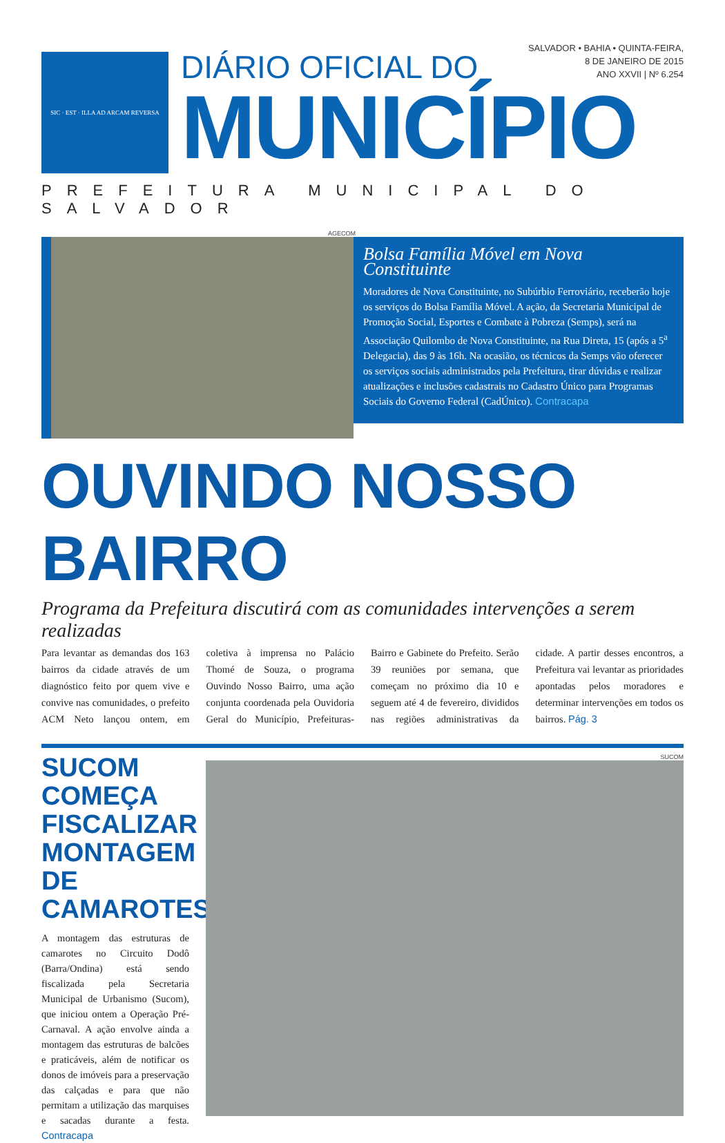SIC · EST · ILLA AD ARCAM REVERSA
SALVADOR • BAHIA • QUINTA-FEIRA,
8 DE JANEIRO DE 2015
ANO XXVII | Nº 6.254
DIÁRIO OFICIAL DO
MUNICÍPIO
PREFEITURA MUNICIPAL DO SALVADOR
AGECOM
Bolsa Família Móvel em Nova Constituinte
Moradores de Nova Constituinte, no Subúrbio Ferroviário, receberão hoje os serviços do Bolsa Família Móvel. A ação, da Secretaria Municipal de Promoção Social, Esportes e Combate à Pobreza (Semps), será na Associação Quilombo de Nova Constituinte, na Rua Direta, 15 (após a 5<sup>a</sup> Delegacia), das 9 às 16h. Na ocasião, os técnicos da Semps vão oferecer os serviços sociais administrados pela Prefeitura, tirar dúvidas e realizar atualizações e inclusões cadastrais no Cadastro Único para Programas Sociais do Governo Federal (CadÚnico). Contracapa
OUVINDO NOSSO BAIRRO
Programa da Prefeitura discutirá com as comunidades intervenções a serem realizadas
Para levantar as demandas dos 163 bairros da cidade através de um diagnóstico feito por quem vive e convive nas comunidades, o prefeito ACM Neto lançou ontem, em coletiva à imprensa no Palácio Thomé de Souza, o programa Ouvindo Nosso Bairro, uma ação conjunta coordenada pela Ouvidoria Geral do Município, Prefeituras-Bairro e Gabinete do Prefeito. Serão 39 reuniões por semana, que começam no próximo dia 10 e seguem até 4 de fevereiro, divididos nas regiões administrativas da cidade. A partir desses encontros, a Prefeitura vai levantar as prioridades apontadas pelos moradores e determinar intervenções em todos os bairros. Pág. 3
SUCOM COMEÇA FISCALIZAR MONTAGEM DE CAMAROTES
A montagem das estruturas de camarotes no Circuito Dodô (Barra/Ondina) está sendo fiscalizada pela Secretaria Municipal de Urbanismo (Sucom), que iniciou ontem a Operação Pré-Carnaval. A ação envolve ainda a montagem das estruturas de balcões e praticáveis, além de notificar os donos de imóveis para a preservação das calçadas e para que não permitam a utilização das marquises e sacadas durante a festa. Contracapa
SUCOM